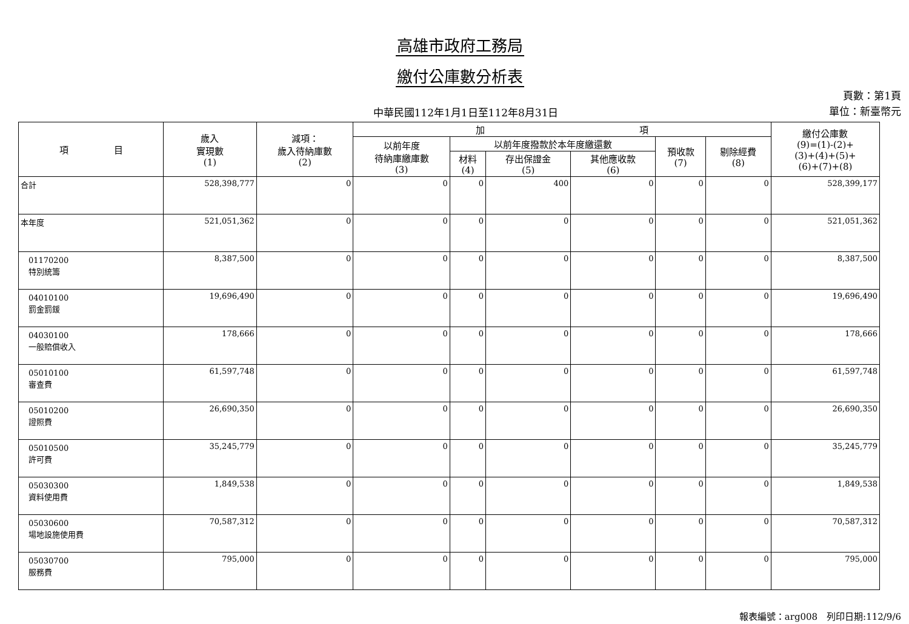高雄市政府工務局
繳付公庫數分析表
中華民國112年1月1日至112年8月31日
頁數：第1頁
單位：新臺幣元
| 項 目 | 歲入 實現數 (1) | 減項： 歲入待納庫數 (2) | 加 項 | | | | | | 繳付公庫數 (9)=(1)-(2)+ (3)+(4)+(5)+ (6)+(7)+(8) |
| --- | --- | --- | --- | --- | --- | --- | --- | --- | --- |
| | | | 以前年度 待納庫繳庫數 (3) | 以前年度撥款於本年度繳還數 | | | 預收款 (7) | 剔除經費 (8) | |
| | | | | 材料 (4) | 存出保證金 (5) | 其他應收款 (6) | | | |
| 合計 | 528,398,777 | 0 | 0 | 0 | 400 | 0 | 0 | 0 | 528,399,177 |
| 本年度 | 521,051,362 | 0 | 0 | 0 | 0 | 0 | 0 | 0 | 521,051,362 |
| 01170200 特別統籌 | 8,387,500 | 0 | 0 | 0 | 0 | 0 | 0 | 0 | 8,387,500 |
| 04010100 罰金罰鍰 | 19,696,490 | 0 | 0 | 0 | 0 | 0 | 0 | 0 | 19,696,490 |
| 04030100 一般賠償收入 | 178,666 | 0 | 0 | 0 | 0 | 0 | 0 | 0 | 178,666 |
| 05010100 審查費 | 61,597,748 | 0 | 0 | 0 | 0 | 0 | 0 | 0 | 61,597,748 |
| 05010200 證照費 | 26,690,350 | 0 | 0 | 0 | 0 | 0 | 0 | 0 | 26,690,350 |
| 05010500 許可費 | 35,245,779 | 0 | 0 | 0 | 0 | 0 | 0 | 0 | 35,245,779 |
| 05030300 資料使用費 | 1,849,538 | 0 | 0 | 0 | 0 | 0 | 0 | 0 | 1,849,538 |
| 05030600 場地設施使用費 | 70,587,312 | 0 | 0 | 0 | 0 | 0 | 0 | 0 | 70,587,312 |
| 05030700 服務費 | 795,000 | 0 | 0 | 0 | 0 | 0 | 0 | 0 | 795,000 |
報表編號：arg008　列印日期:112/9/6